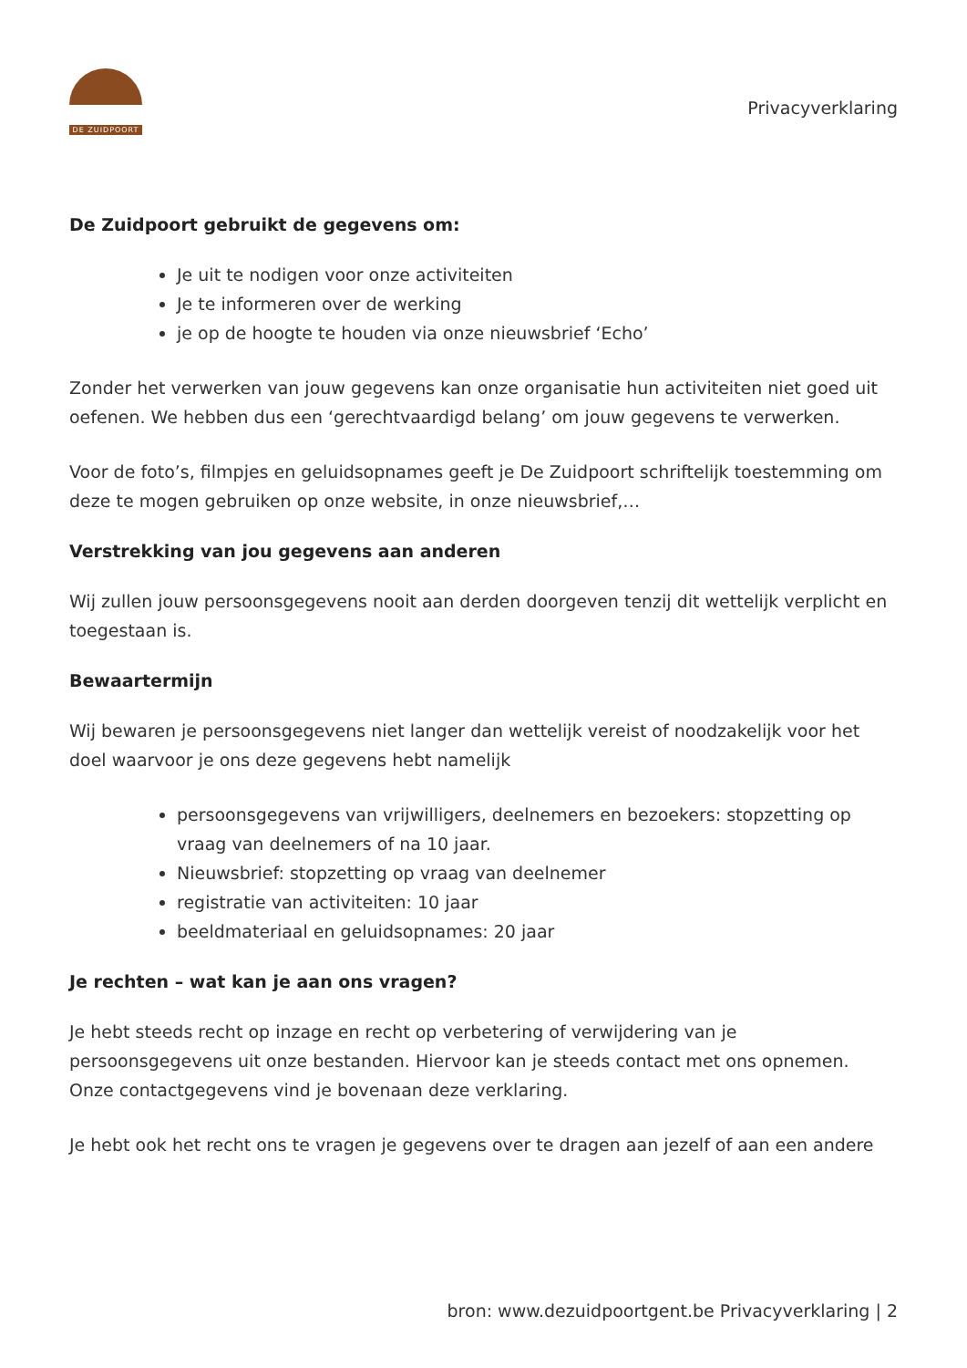DE ZUIDPOORT
Privacyverklaring
De Zuidpoort gebruikt de gegevens om:
Je uit te nodigen voor onze activiteiten
Je te informeren over de werking
je op de hoogte te houden via onze nieuwsbrief ‘Echo’
Zonder het verwerken van jouw gegevens kan onze organisatie hun activiteiten niet goed uit oefenen. We hebben dus een ‘gerechtvaardigd belang’ om jouw gegevens te verwerken.
Voor de foto’s, filmpjes en geluidsopnames geeft je De Zuidpoort schriftelijk toestemming om deze te mogen gebruiken op onze website, in onze nieuwsbrief,…
Verstrekking van jou gegevens aan anderen
Wij zullen jouw persoonsgegevens nooit aan derden doorgeven tenzij dit wettelijk verplicht en toegestaan is.
Bewaartermijn
Wij bewaren je persoonsgegevens niet langer dan wettelijk vereist of noodzakelijk voor het doel waarvoor je ons deze gegevens hebt namelijk
persoonsgegevens van vrijwilligers, deelnemers en bezoekers: stopzetting op vraag van deelnemers of na 10 jaar.
Nieuwsbrief: stopzetting op vraag van deelnemer
registratie van activiteiten: 10 jaar
beeldmateriaal en geluidsopnames: 20 jaar
Je rechten – wat kan je aan ons vragen?
Je hebt steeds recht op inzage en recht op verbetering of verwijdering van je persoonsgegevens uit onze bestanden. Hiervoor kan je steeds contact met ons opnemen. Onze contactgegevens vind je bovenaan deze verklaring.
Je hebt ook het recht ons te vragen je gegevens over te dragen aan jezelf of aan een andere
bron: www.dezuidpoortgent.be Privacyverklaring | 2